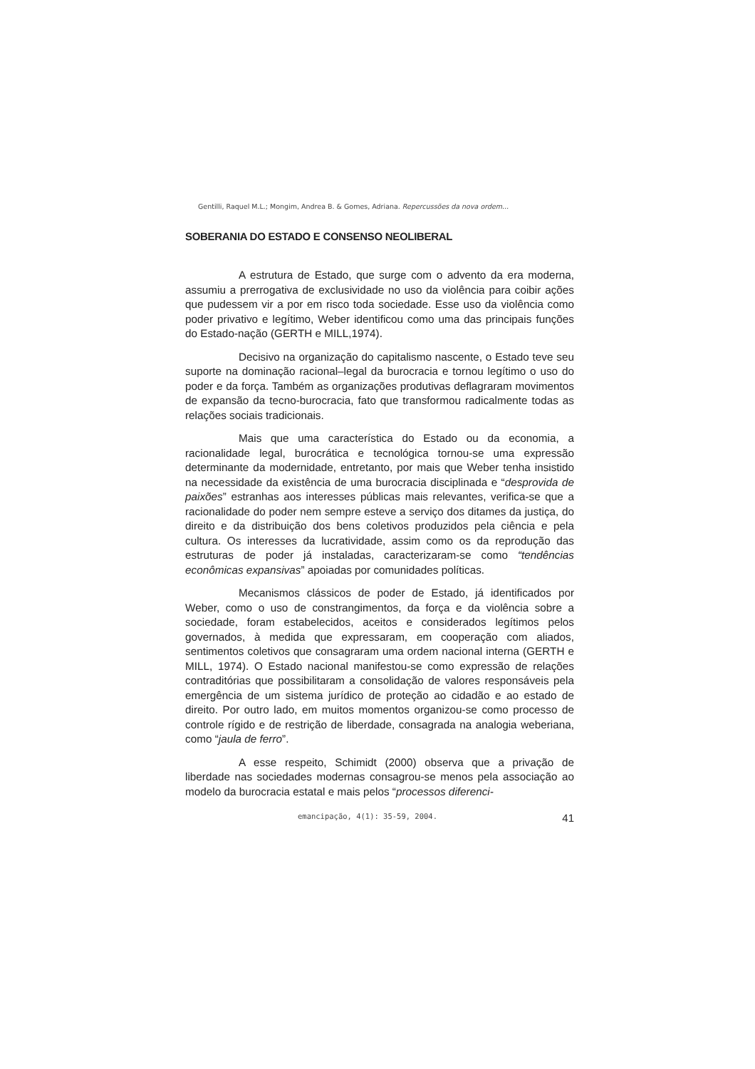Gentilli, Raquel M.L.; Mongim, Andrea B. & Gomes, Adriana. Repercussões da nova ordem...
SOBERANIA DO ESTADO E CONSENSO NEOLIBERAL
A estrutura de Estado, que surge com o advento da era moderna, assumiu a prerrogativa de exclusividade no uso da violência para coibir ações que pudessem vir a por em risco toda sociedade. Esse uso da violência como poder privativo e legítimo, Weber identificou como uma das principais funções do Estado-nação (GERTH e MILL,1974).
Decisivo na organização do capitalismo nascente, o Estado teve seu suporte na dominação racional–legal da burocracia e tornou legítimo o uso do poder e da força. Também as organizações produtivas deflagraram movimentos de expansão da tecno-burocracia, fato que transformou radicalmente todas as relações sociais tradicionais.
Mais que uma característica do Estado ou da economia, a racionalidade legal, burocrática e tecnológica tornou-se uma expressão determinante da modernidade, entretanto, por mais que Weber tenha insistido na necessidade da existência de uma burocracia disciplinada e “desprovida de paixões” estranhas aos interesses públicas mais relevantes, verifica-se que a racionalidade do poder nem sempre esteve a serviço dos ditames da justiça, do direito e da distribuição dos bens coletivos produzidos pela ciência e pela cultura. Os interesses da lucratividade, assim como os da reprodução das estruturas de poder já instaladas, caracterizaram-se como “tendências econômicas expansivas” apoiadas por comunidades políticas.
Mecanismos clássicos de poder de Estado, já identificados por Weber, como o uso de constrangimentos, da força e da violência sobre a sociedade, foram estabelecidos, aceitos e considerados legítimos pelos governados, à medida que expressaram, em cooperação com aliados, sentimentos coletivos que consagraram uma ordem nacional interna (GERTH e MILL, 1974). O Estado nacional manifestou-se como expressão de relações contraditórias que possibilitaram a consolidação de valores responsáveis pela emergência de um sistema jurídico de proteção ao cidadão e ao estado de direito. Por outro lado, em muitos momentos organizou-se como processo de controle rígido e de restrição de liberdade, consagrada na analogia weberiana, como “jaula de ferro”.
A esse respeito, Schimidt (2000) observa que a privação de liberdade nas sociedades modernas consagrou-se menos pela associação ao modelo da burocracia estatal e mais pelos “processos diferenci-
emancipação, 4(1): 35-59, 2004. 41